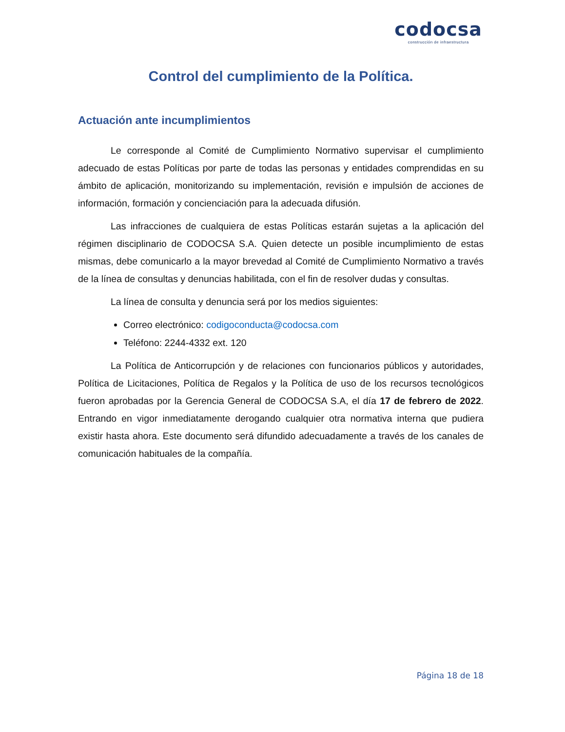codocsa
construcción de infraestructura
Control del cumplimiento de la Política.
Actuación ante incumplimientos
Le corresponde al Comité de Cumplimiento Normativo supervisar el cumplimiento adecuado de estas Políticas por parte de todas las personas y entidades comprendidas en su ámbito de aplicación, monitorizando su implementación, revisión e impulsión de acciones de información, formación y concienciación para la adecuada difusión.
Las infracciones de cualquiera de estas Políticas estarán sujetas a la aplicación del régimen disciplinario de CODOCSA S.A. Quien detecte un posible incumplimiento de estas mismas, debe comunicarlo a la mayor brevedad al Comité de Cumplimiento Normativo a través de la línea de consultas y denuncias habilitada, con el fin de resolver dudas y consultas.
La línea de consulta y denuncia será por los medios siguientes:
Correo electrónico: codigoconducta@codocsa.com
Teléfono: 2244-4332 ext. 120
La Política de Anticorrupción y de relaciones con funcionarios públicos y autoridades, Política de Licitaciones, Política de Regalos y la Política de uso de los recursos tecnológicos fueron aprobadas por la Gerencia General de CODOCSA S.A, el día 17 de febrero de 2022. Entrando en vigor inmediatamente derogando cualquier otra normativa interna que pudiera existir hasta ahora. Este documento será difundido adecuadamente a través de los canales de comunicación habituales de la compañía.
Página 18 de 18